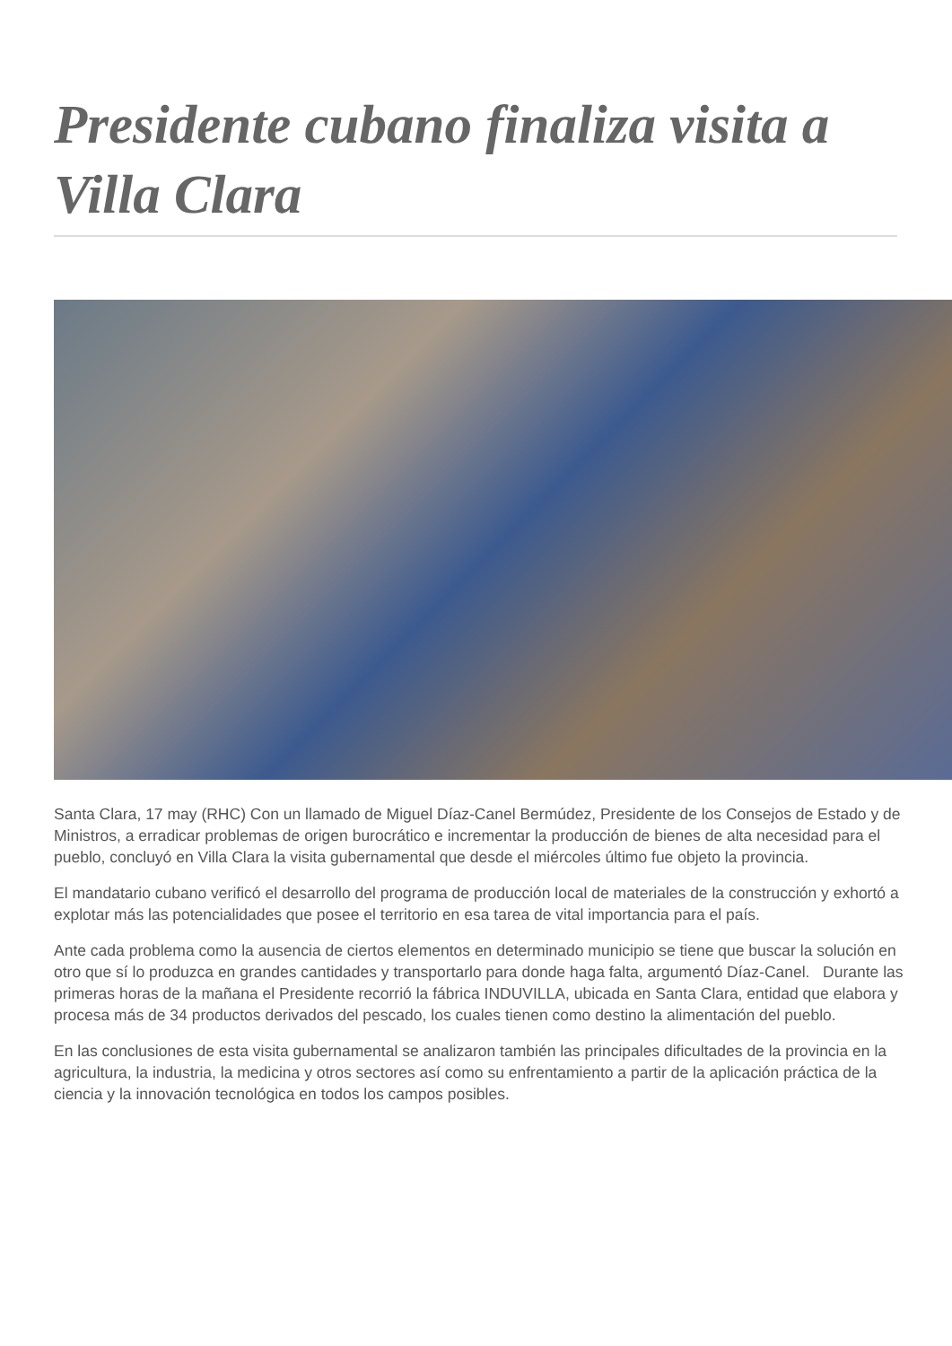Presidente cubano finaliza visita a Villa Clara
Santa Clara, 17 may (RHC) Con un llamado de Miguel Díaz-Canel Bermúdez, Presidente de los Consejos de Estado y de Ministros, a erradicar problemas de origen burocrático e incrementar la producción de bienes de alta necesidad para el pueblo, concluyó en Villa Clara la visita gubernamental que desde el miércoles último fue objeto la provincia.
El mandatario cubano verificó el desarrollo del programa de producción local de materiales de la construcción y exhortó a explotar más las potencialidades que posee el territorio en esa tarea de vital importancia para el país.
Ante cada problema como la ausencia de ciertos elementos en determinado municipio se tiene que buscar la solución en otro que sí lo produzca en grandes cantidades y transportarlo para donde haga falta, argumentó Díaz-Canel. Durante las primeras horas de la mañana el Presidente recorrió la fábrica INDUVILLA, ubicada en Santa Clara, entidad que elabora y procesa más de 34 productos derivados del pescado, los cuales tienen como destino la alimentación del pueblo.
En las conclusiones de esta visita gubernamental se analizaron también las principales dificultades de la provincia en la agricultura, la industria, la medicina y otros sectores así como su enfrentamiento a partir de la aplicación práctica de la ciencia y la innovación tecnológica en todos los campos posibles.